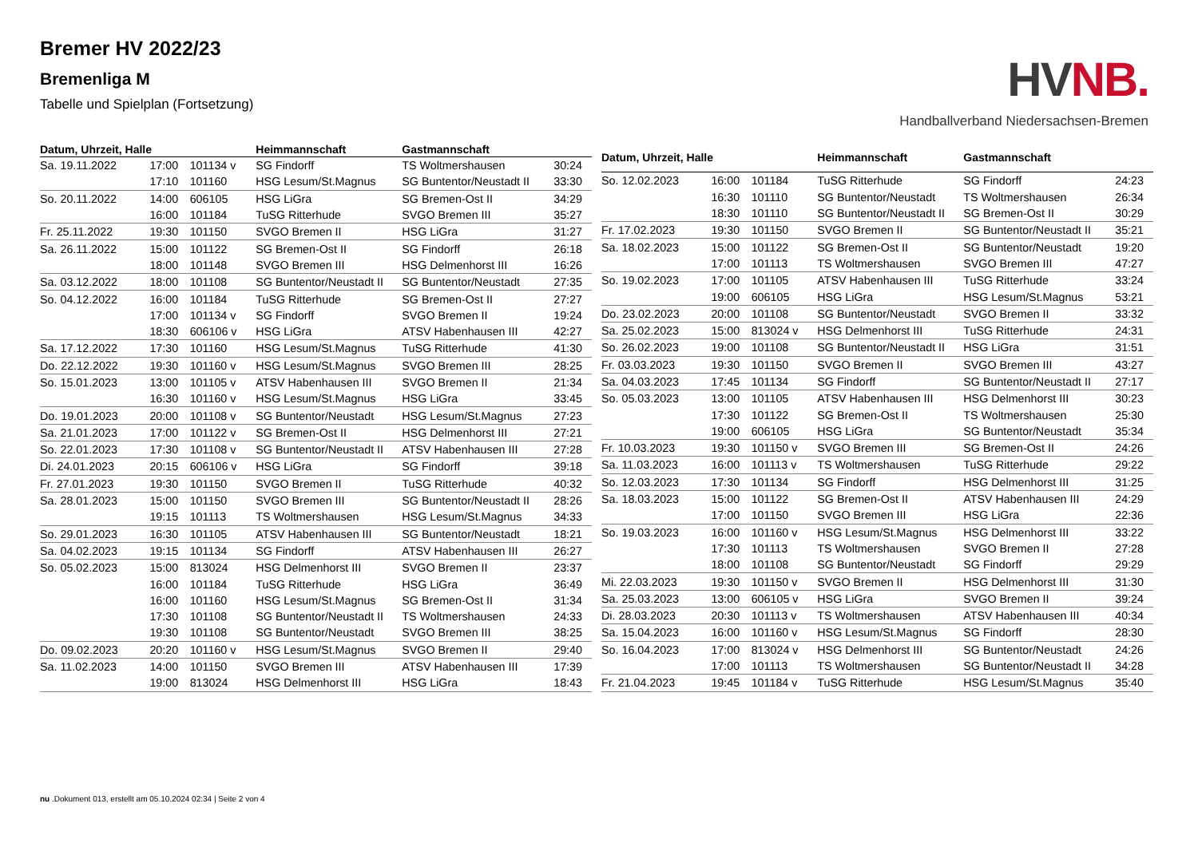Bremer HV 2022/23
Bremenliga M
Tabelle und Spielplan (Fortsetzung)
HVNB.
Handballverband Niedersachsen-Bremen
| Datum, Uhrzeit, Halle | | | Heimmannschaft | Gastmannschaft | |
| --- | --- | --- | --- | --- | --- |
| Sa. 19.11.2022 | 17:00 | 101134 v | SG Findorff | TS Woltmershausen | 30:24 |
| | 17:10 | 101160 | HSG Lesum/St.Magnus | SG Buntentor/Neustadt II | 33:30 |
| So. 20.11.2022 | 14:00 | 606105 | HSG LiGra | SG Bremen-Ost II | 34:29 |
| | 16:00 | 101184 | TuSG Ritterhude | SVGO Bremen III | 35:27 |
| Fr. 25.11.2022 | 19:30 | 101150 | SVGO Bremen II | HSG LiGra | 31:27 |
| Sa. 26.11.2022 | 15:00 | 101122 | SG Bremen-Ost II | SG Findorff | 26:18 |
| | 18:00 | 101148 | SVGO Bremen III | HSG Delmenhorst III | 16:26 |
| Sa. 03.12.2022 | 18:00 | 101108 | SG Buntentor/Neustadt II | SG Buntentor/Neustadt | 27:35 |
| So. 04.12.2022 | 16:00 | 101184 | TuSG Ritterhude | SG Bremen-Ost II | 27:27 |
| | 17:00 | 101134 v | SG Findorff | SVGO Bremen II | 19:24 |
| | 18:30 | 606106 v | HSG LiGra | ATSV Habenhausen III | 42:27 |
| Sa. 17.12.2022 | 17:30 | 101160 | HSG Lesum/St.Magnus | TuSG Ritterhude | 41:30 |
| Do. 22.12.2022 | 19:30 | 101160 v | HSG Lesum/St.Magnus | SVGO Bremen III | 28:25 |
| So. 15.01.2023 | 13:00 | 101105 v | ATSV Habenhausen III | SVGO Bremen II | 21:34 |
| | 16:30 | 101160 v | HSG Lesum/St.Magnus | HSG LiGra | 33:45 |
| Do. 19.01.2023 | 20:00 | 101108 v | SG Buntentor/Neustadt | HSG Lesum/St.Magnus | 27:23 |
| Sa. 21.01.2023 | 17:00 | 101122 v | SG Bremen-Ost II | HSG Delmenhorst III | 27:21 |
| So. 22.01.2023 | 17:30 | 101108 v | SG Buntentor/Neustadt II | ATSV Habenhausen III | 27:28 |
| Di. 24.01.2023 | 20:15 | 606106 v | HSG LiGra | SG Findorff | 39:18 |
| Fr. 27.01.2023 | 19:30 | 101150 | SVGO Bremen II | TuSG Ritterhude | 40:32 |
| Sa. 28.01.2023 | 15:00 | 101150 | SVGO Bremen III | SG Buntentor/Neustadt II | 28:26 |
| | 19:15 | 101113 | TS Woltmershausen | HSG Lesum/St.Magnus | 34:33 |
| So. 29.01.2023 | 16:30 | 101105 | ATSV Habenhausen III | SG Buntentor/Neustadt | 18:21 |
| Sa. 04.02.2023 | 19:15 | 101134 | SG Findorff | ATSV Habenhausen III | 26:27 |
| So. 05.02.2023 | 15:00 | 813024 | HSG Delmenhorst III | SVGO Bremen II | 23:37 |
| | 16:00 | 101184 | TuSG Ritterhude | HSG LiGra | 36:49 |
| | 16:00 | 101160 | HSG Lesum/St.Magnus | SG Bremen-Ost II | 31:34 |
| | 17:30 | 101108 | SG Buntentor/Neustadt II | TS Woltmershausen | 24:33 |
| | 19:30 | 101108 | SG Buntentor/Neustadt | SVGO Bremen III | 38:25 |
| Do. 09.02.2023 | 20:20 | 101160 v | HSG Lesum/St.Magnus | SVGO Bremen II | 29:40 |
| Sa. 11.02.2023 | 14:00 | 101150 | SVGO Bremen III | ATSV Habenhausen III | 17:39 |
| | 19:00 | 813024 | HSG Delmenhorst III | HSG LiGra | 18:43 |
| Datum, Uhrzeit, Halle | | | Heimmannschaft | Gastmannschaft | |
| --- | --- | --- | --- | --- | --- |
| So. 12.02.2023 | 16:00 | 101184 | TuSG Ritterhude | SG Findorff | 24:23 |
| | 16:30 | 101110 | SG Buntentor/Neustadt | TS Woltmershausen | 26:34 |
| | 18:30 | 101110 | SG Buntentor/Neustadt II | SG Bremen-Ost II | 30:29 |
| Fr. 17.02.2023 | 19:30 | 101150 | SVGO Bremen II | SG Buntentor/Neustadt II | 35:21 |
| Sa. 18.02.2023 | 15:00 | 101122 | SG Bremen-Ost II | SG Buntentor/Neustadt | 19:20 |
| | 17:00 | 101113 | TS Woltmershausen | SVGO Bremen III | 47:27 |
| So. 19.02.2023 | 17:00 | 101105 | ATSV Habenhausen III | TuSG Ritterhude | 33:24 |
| | 19:00 | 606105 | HSG LiGra | HSG Lesum/St.Magnus | 53:21 |
| Do. 23.02.2023 | 20:00 | 101108 | SG Buntentor/Neustadt | SVGO Bremen II | 33:32 |
| Sa. 25.02.2023 | 15:00 | 813024 v | HSG Delmenhorst III | TuSG Ritterhude | 24:31 |
| So. 26.02.2023 | 19:00 | 101108 | SG Buntentor/Neustadt II | HSG LiGra | 31:51 |
| Fr. 03.03.2023 | 19:30 | 101150 | SVGO Bremen II | SVGO Bremen III | 43:27 |
| Sa. 04.03.2023 | 17:45 | 101134 | SG Findorff | SG Buntentor/Neustadt II | 27:17 |
| So. 05.03.2023 | 13:00 | 101105 | ATSV Habenhausen III | HSG Delmenhorst III | 30:23 |
| | 17:30 | 101122 | SG Bremen-Ost II | TS Woltmershausen | 25:30 |
| | 19:00 | 606105 | HSG LiGra | SG Buntentor/Neustadt | 35:34 |
| Fr. 10.03.2023 | 19:30 | 101150 v | SVGO Bremen III | SG Bremen-Ost II | 24:26 |
| Sa. 11.03.2023 | 16:00 | 101113 v | TS Woltmershausen | TuSG Ritterhude | 29:22 |
| So. 12.03.2023 | 17:30 | 101134 | SG Findorff | HSG Delmenhorst III | 31:25 |
| Sa. 18.03.2023 | 15:00 | 101122 | SG Bremen-Ost II | ATSV Habenhausen III | 24:29 |
| | 17:00 | 101150 | SVGO Bremen III | HSG LiGra | 22:36 |
| So. 19.03.2023 | 16:00 | 101160 v | HSG Lesum/St.Magnus | HSG Delmenhorst III | 33:22 |
| | 17:30 | 101113 | TS Woltmershausen | SVGO Bremen II | 27:28 |
| | 18:00 | 101108 | SG Buntentor/Neustadt | SG Findorff | 29:29 |
| Mi. 22.03.2023 | 19:30 | 101150 v | SVGO Bremen II | HSG Delmenhorst III | 31:30 |
| Sa. 25.03.2023 | 13:00 | 606105 v | HSG LiGra | SVGO Bremen II | 39:24 |
| Di. 28.03.2023 | 20:30 | 101113 v | TS Woltmershausen | ATSV Habenhausen III | 40:34 |
| Sa. 15.04.2023 | 16:00 | 101160 v | HSG Lesum/St.Magnus | SG Findorff | 28:30 |
| So. 16.04.2023 | 17:00 | 813024 v | HSG Delmenhorst III | SG Buntentor/Neustadt | 24:26 |
| | 17:00 | 101113 | TS Woltmershausen | SG Buntentor/Neustadt II | 34:28 |
| Fr. 21.04.2023 | 19:45 | 101184 v | TuSG Ritterhude | HSG Lesum/St.Magnus | 35:40 |
nu .Dokument 013, erstellt am 05.10.2024 02:34 | Seite 2 von 4